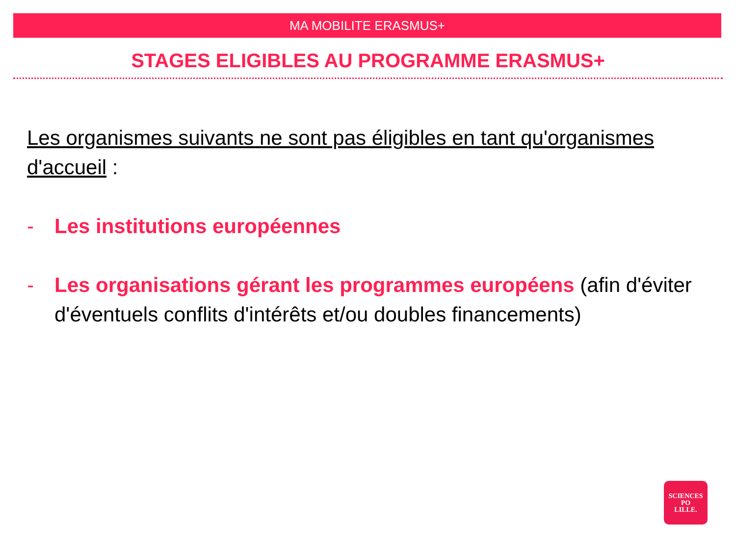MA MOBILITE ERASMUS+
STAGES ELIGIBLES AU PROGRAMME ERASMUS+
Les organismes suivants ne sont pas éligibles en tant qu'organismes d'accueil :
- Les institutions européennes
- Les organisations gérant les programmes européens (afin d'éviter d'éventuels conflits d'intérêts et/ou doubles financements)
SCIENCES
PO
LILLE.